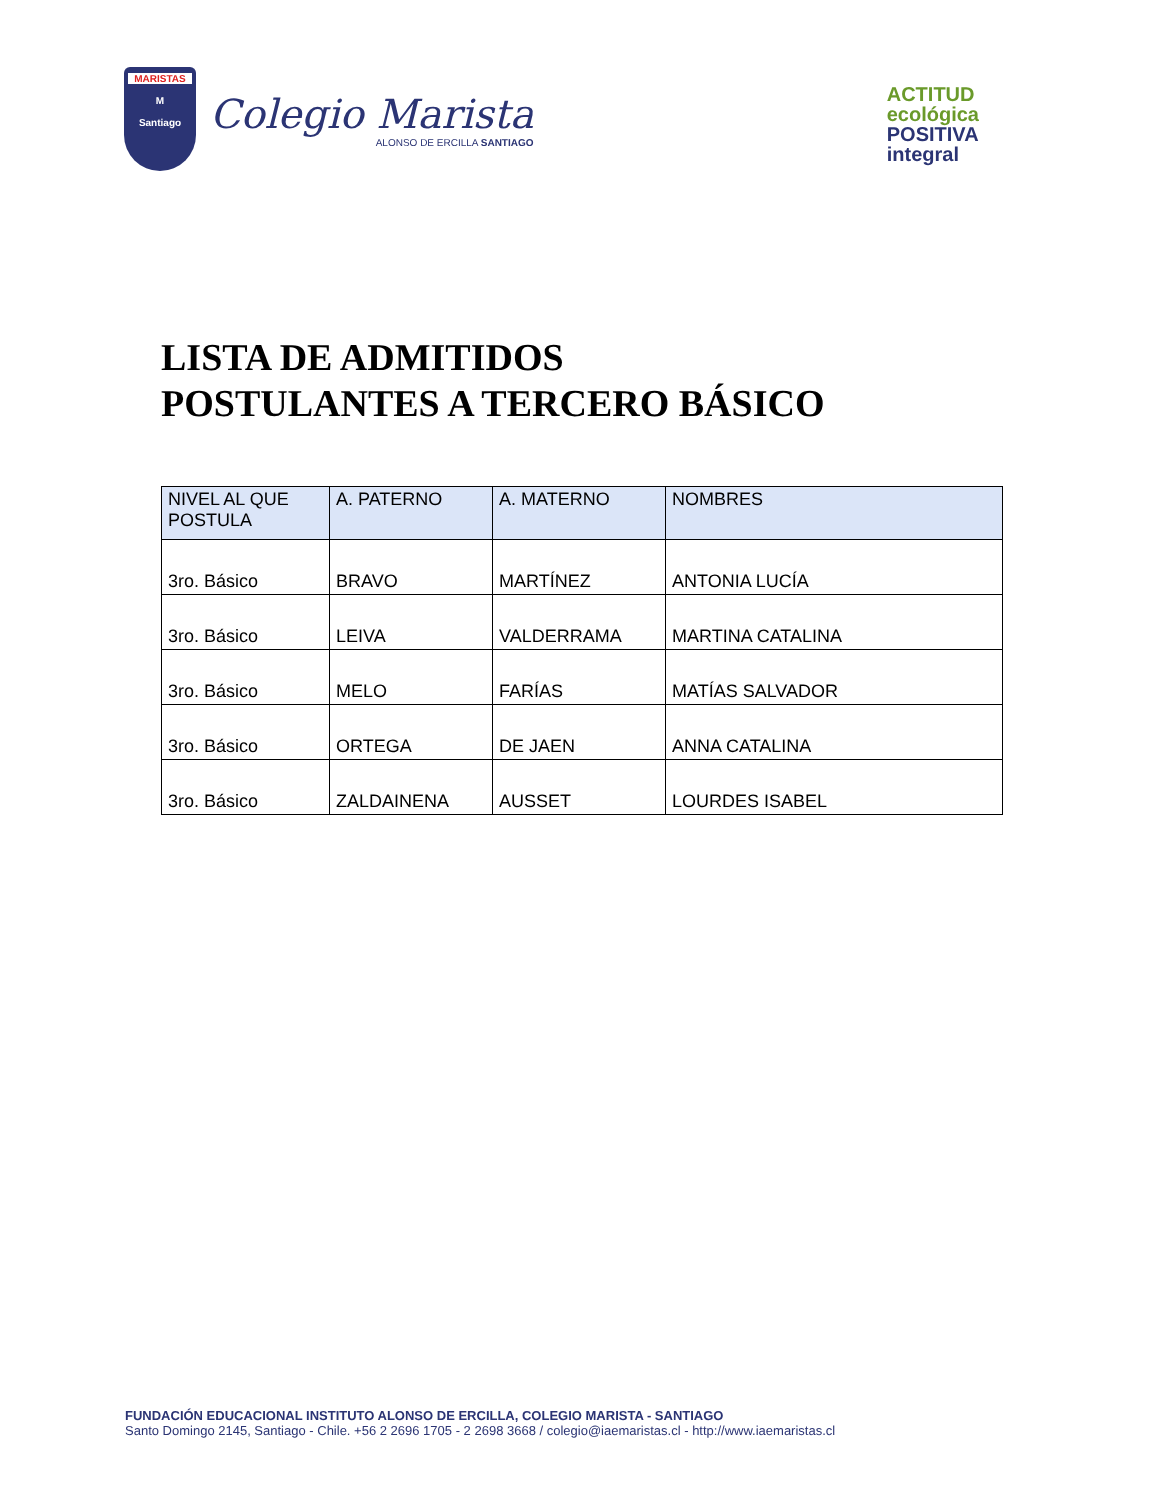MARISTAS
M
Santiago
Colegio Marista
ALONSO DE ERCILLA SANTIAGO
ACTITUD
ecológica
POSITIVA
integral
LISTA DE ADMITIDOS
POSTULANTES A TERCERO BÁSICO
| NIVEL AL QUE POSTULA | A. PATERNO | A. MATERNO | NOMBRES |
| --- | --- | --- | --- |
| 3ro. Básico | BRAVO | MARTÍNEZ | ANTONIA LUCÍA |
| 3ro. Básico | LEIVA | VALDERRAMA | MARTINA CATALINA |
| 3ro. Básico | MELO | FARÍAS | MATÍAS SALVADOR |
| 3ro. Básico | ORTEGA | DE JAEN | ANNA CATALINA |
| 3ro. Básico | ZALDAINENA | AUSSET | LOURDES ISABEL |
FUNDACIÓN EDUCACIONAL INSTITUTO ALONSO DE ERCILLA, COLEGIO MARISTA - SANTIAGO
Santo Domingo 2145, Santiago - Chile. +56 2 2696 1705 - 2 2698 3668 / colegio@iaemaristas.cl - http://www.iaemaristas.cl